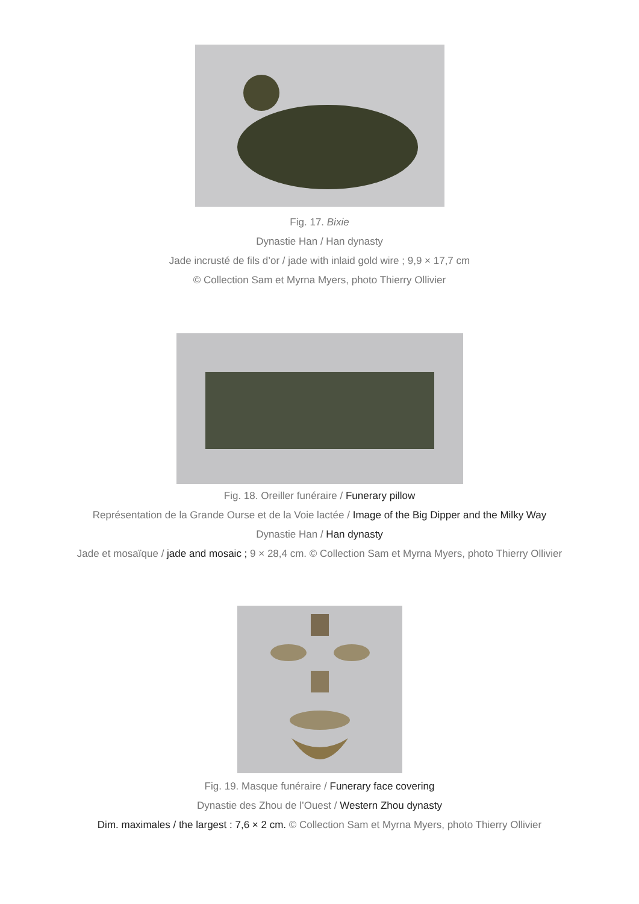Fig. 17. Bixie
Dynastie Han / Han dynasty
Jade incrusté de fils d’or / jade with inlaid gold wire ; 9,9 × 17,7 cm
© Collection Sam et Myrna Myers, photo Thierry Ollivier
Fig. 18. Oreiller funéraire / Funerary pillow
Représentation de la Grande Ourse et de la Voie lactée / Image of the Big Dipper and the Milky Way
Dynastie Han / Han dynasty
Jade et mosaïque / jade and mosaic ; 9 × 28,4 cm. © Collection Sam et Myrna Myers, photo Thierry Ollivier
Fig. 19. Masque funéraire / Funerary face covering
Dynastie des Zhou de l’Ouest / Western Zhou dynasty
Dim. maximales / the largest : 7,6 × 2 cm. © Collection Sam et Myrna Myers, photo Thierry Ollivier